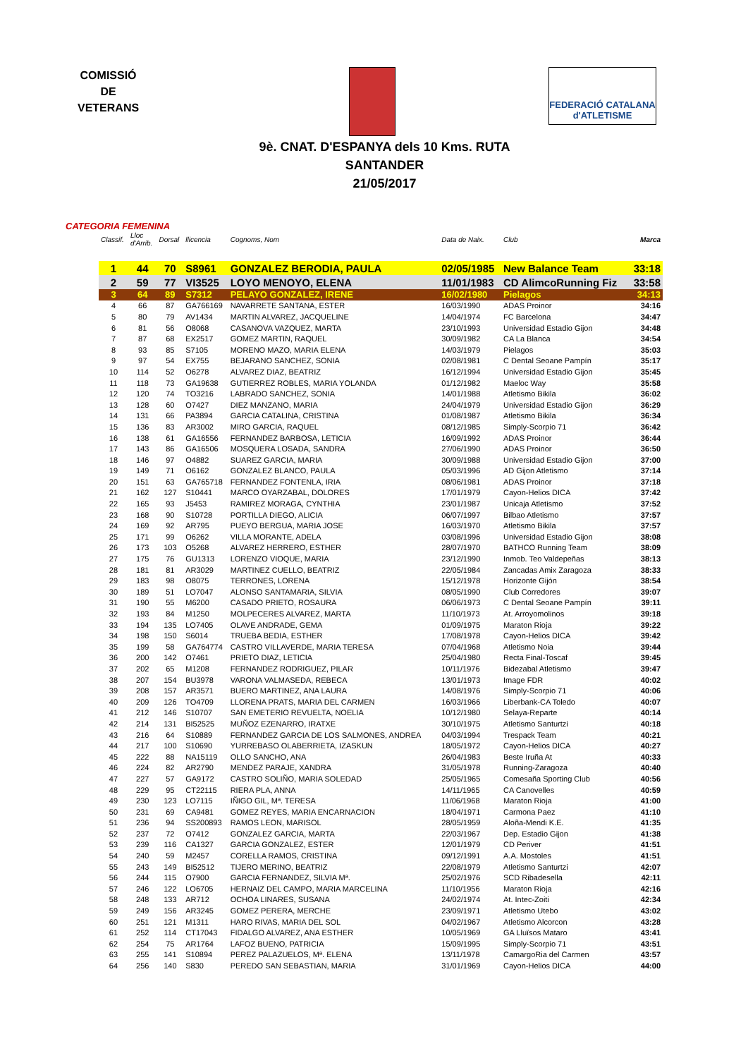COMISSIÓ
DE
VETERANS
FEDERACIÓ CATALANA d'ATLETISME
9è. CNAT. D'ESPANYA dels 10 Kms. RUTA
SANTANDER
21/05/2017
CATEGORIA FEMENINA
| Classif. | Lloc d'Arrib. | Dorsal | llicencia | Cognoms, Nom | Data de Naix. | Club | Marca |
| --- | --- | --- | --- | --- | --- | --- | --- |
| 1 | 44 | 70 | S8961 | GONZALEZ BERODIA, PAULA | 02/05/1985 | New Balance Team | 33:18 |
| 2 | 59 | 77 | VI3525 | LOYO MENOYO, ELENA | 11/01/1983 | CD AlimcoRunning Fiz | 33:58 |
| 3 | 64 | 89 | S7312 | PELAYO GONZALEZ, IRENE | 16/02/1980 | Pielagos | 34:13 |
| 4 | 66 | 87 | GA766169 | NAVARRETE SANTANA, ESTER | 16/03/1990 | ADAS Proinor | 34:16 |
| 5 | 80 | 79 | AV1434 | MARTIN ALVAREZ, JACQUELINE | 14/04/1974 | FC Barcelona | 34:47 |
| 6 | 81 | 56 | O8068 | CASANOVA VAZQUEZ, MARTA | 23/10/1993 | Universidad Estadio Gijon | 34:48 |
| 7 | 87 | 68 | EX2517 | GOMEZ MARTIN, RAQUEL | 30/09/1982 | CA La Blanca | 34:54 |
| 8 | 93 | 85 | S7105 | MORENO MAZO, MARIA ELENA | 14/03/1979 | Pielagos | 35:03 |
| 9 | 97 | 54 | EX755 | BEJARANO SANCHEZ, SONIA | 02/08/1981 | C Dental Seoane Pampín | 35:17 |
| 10 | 114 | 52 | O6278 | ALVAREZ DIAZ, BEATRIZ | 16/12/1994 | Universidad Estadio Gijon | 35:45 |
| 11 | 118 | 73 | GA19638 | GUTIERREZ ROBLES, MARIA YOLANDA | 01/12/1982 | Maeloc Way | 35:58 |
| 12 | 120 | 74 | TO3216 | LABRADO SANCHEZ, SONIA | 14/01/1988 | Atletismo Bikila | 36:02 |
| 13 | 128 | 60 | O7427 | DIEZ MANZANO, MARIA | 24/04/1979 | Universidad Estadio Gijon | 36:29 |
| 14 | 131 | 66 | PA3894 | GARCIA CATALINA, CRISTINA | 01/08/1987 | Atletismo Bikila | 36:34 |
| 15 | 136 | 83 | AR3002 | MIRO GARCIA, RAQUEL | 08/12/1985 | Simply-Scorpio 71 | 36:42 |
| 16 | 138 | 61 | GA16556 | FERNANDEZ BARBOSA, LETICIA | 16/09/1992 | ADAS Proinor | 36:44 |
| 17 | 143 | 86 | GA16506 | MOSQUERA LOSADA, SANDRA | 27/06/1990 | ADAS Proinor | 36:50 |
| 18 | 146 | 97 | O4882 | SUAREZ GARCIA, MARIA | 30/09/1988 | Universidad Estadio Gijon | 37:00 |
| 19 | 149 | 71 | O6162 | GONZALEZ BLANCO, PAULA | 05/03/1996 | AD Gijon Atletismo | 37:14 |
| 20 | 151 | 63 | GA765718 | FERNANDEZ FONTENLA, IRIA | 08/06/1981 | ADAS Proinor | 37:18 |
| 21 | 162 | 127 | S10441 | MARCO OYARZABAL, DOLORES | 17/01/1979 | Cayon-Helios DICA | 37:42 |
| 22 | 165 | 93 | J5453 | RAMIREZ MORAGA, CYNTHIA | 23/01/1987 | Unicaja Atletismo | 37:52 |
| 23 | 168 | 90 | S10728 | PORTILLA DIEGO, ALICIA | 06/07/1997 | Bilbao Atletismo | 37:57 |
| 24 | 169 | 92 | AR795 | PUEYO BERGUA, MARIA JOSE | 16/03/1970 | Atletismo Bikila | 37:57 |
| 25 | 171 | 99 | O6262 | VILLA MORANTE, ADELA | 03/08/1996 | Universidad Estadio Gijon | 38:08 |
| 26 | 173 | 103 | O5268 | ALVAREZ HERRERO, ESTHER | 28/07/1970 | BATHCO Running Team | 38:09 |
| 27 | 175 | 76 | GU1313 | LORENZO VIOQUE, MARIA | 23/12/1990 | Inmob. Teo Valdepeñas | 38:13 |
| 28 | 181 | 81 | AR3029 | MARTINEZ CUELLO, BEATRIZ | 22/05/1984 | Zancadas Amix Zaragoza | 38:33 |
| 29 | 183 | 98 | O8075 | TERRONES, LORENA | 15/12/1978 | Horizonte Gijón | 38:54 |
| 30 | 189 | 51 | LO7047 | ALONSO SANTAMARIA, SILVIA | 08/05/1990 | Club Corredores | 39:07 |
| 31 | 190 | 55 | M6200 | CASADO PRIETO, ROSAURA | 06/06/1973 | C Dental Seoane Pampín | 39:11 |
| 32 | 193 | 84 | M1250 | MOLPECERES ALVAREZ, MARTA | 11/10/1973 | At. Arroyomolinos | 39:18 |
| 33 | 194 | 135 | LO7405 | OLAVE ANDRADE, GEMA | 01/09/1975 | Maraton Rioja | 39:22 |
| 34 | 198 | 150 | S6014 | TRUEBA BEDIA, ESTHER | 17/08/1978 | Cayon-Helios DICA | 39:42 |
| 35 | 199 | 58 | GA764774 | CASTRO VILLAVERDE, MARIA TERESA | 07/04/1968 | Atletismo Noia | 39:44 |
| 36 | 200 | 142 | O7461 | PRIETO DIAZ, LETICIA | 25/04/1980 | Recta Final-Toscaf | 39:45 |
| 37 | 202 | 65 | M1208 | FERNANDEZ RODRIGUEZ, PILAR | 10/11/1976 | Bidezabal Atletismo | 39:47 |
| 38 | 207 | 154 | BU3978 | VARONA VALMASEDA, REBECA | 13/01/1973 | Image FDR | 40:02 |
| 39 | 208 | 157 | AR3571 | BUERO MARTINEZ, ANA LAURA | 14/08/1976 | Simply-Scorpio 71 | 40:06 |
| 40 | 209 | 126 | TO4709 | LLORENA PRATS, MARIA DEL CARMEN | 16/03/1966 | Liberbank-CA Toledo | 40:07 |
| 41 | 212 | 146 | S10707 | SAN EMETERIO REVUELTA, NOELIA | 10/12/1980 | Selaya-Reparte | 40:14 |
| 42 | 214 | 131 | BI52525 | MUÑOZ EZENARRO, IRATXE | 30/10/1975 | Atletismo Santurtzi | 40:18 |
| 43 | 216 | 64 | S10889 | FERNANDEZ GARCIA DE LOS SALMONES, ANDREA | 04/03/1994 | Trespack Team | 40:21 |
| 44 | 217 | 100 | S10690 | YURREBASO OLABERRIETA, IZASKUN | 18/05/1972 | Cayon-Helios DICA | 40:27 |
| 45 | 222 | 88 | NA15119 | OLLO SANCHO, ANA | 26/04/1983 | Beste Iruña At | 40:33 |
| 46 | 224 | 82 | AR2790 | MENDEZ PARAJE, XANDRA | 31/05/1978 | Running-Zaragoza | 40:40 |
| 47 | 227 | 57 | GA9172 | CASTRO SOLIÑO, MARIA SOLEDAD | 25/05/1965 | Comesaña Sporting Club | 40:56 |
| 48 | 229 | 95 | CT22115 | RIERA PLA, ANNA | 14/11/1965 | CA Canovelles | 40:59 |
| 49 | 230 | 123 | LO7115 | IÑIGO GIL, Mª. TERESA | 11/06/1968 | Maraton Rioja | 41:00 |
| 50 | 231 | 69 | CA9481 | GOMEZ REYES, MARIA ENCARNACION | 18/04/1971 | Carmona Paez | 41:10 |
| 51 | 236 | 94 | SS200893 | RAMOS LEON, MARISOL | 28/05/1959 | Aloña-Mendi K.E. | 41:35 |
| 52 | 237 | 72 | O7412 | GONZALEZ GARCIA, MARTA | 22/03/1967 | Dep. Estadio Gijon | 41:38 |
| 53 | 239 | 116 | CA1327 | GARCIA GONZALEZ, ESTER | 12/01/1979 | CD Periver | 41:51 |
| 54 | 240 | 59 | M2457 | CORELLA RAMOS, CRISTINA | 09/12/1991 | A.A. Mostoles | 41:51 |
| 55 | 243 | 149 | BI52512 | TIJERO MERINO, BEATRIZ | 22/08/1979 | Atletismo Santurtzi | 42:07 |
| 56 | 244 | 115 | O7900 | GARCIA FERNANDEZ, SILVIA Mª. | 25/02/1976 | SCD Ribadesella | 42:11 |
| 57 | 246 | 122 | LO6705 | HERNAIZ DEL CAMPO, MARIA MARCELINA | 11/10/1956 | Maraton Rioja | 42:16 |
| 58 | 248 | 133 | AR712 | OCHOA LINARES, SUSANA | 24/02/1974 | At. Intec-Zoiti | 42:34 |
| 59 | 249 | 156 | AR3245 | GOMEZ PERERA, MERCHE | 23/09/1971 | Atletismo Utebo | 43:02 |
| 60 | 251 | 121 | M1311 | HARO RIVAS, MARIA DEL SOL | 04/02/1967 | Atletismo Alcorcon | 43:28 |
| 61 | 252 | 114 | CT17043 | FIDALGO ALVAREZ, ANA ESTHER | 10/05/1969 | GA Lluïsos Mataro | 43:41 |
| 62 | 254 | 75 | AR1764 | LAFOZ BUENO, PATRICIA | 15/09/1995 | Simply-Scorpio 71 | 43:51 |
| 63 | 255 | 141 | S10894 | PEREZ PALAZUELOS, Mª. ELENA | 13/11/1978 | CamargoRia del Carmen | 43:57 |
| 64 | 256 | 140 | S830 | PEREDO SAN SEBASTIAN, MARIA | 31/01/1969 | Cayon-Helios DICA | 44:00 |